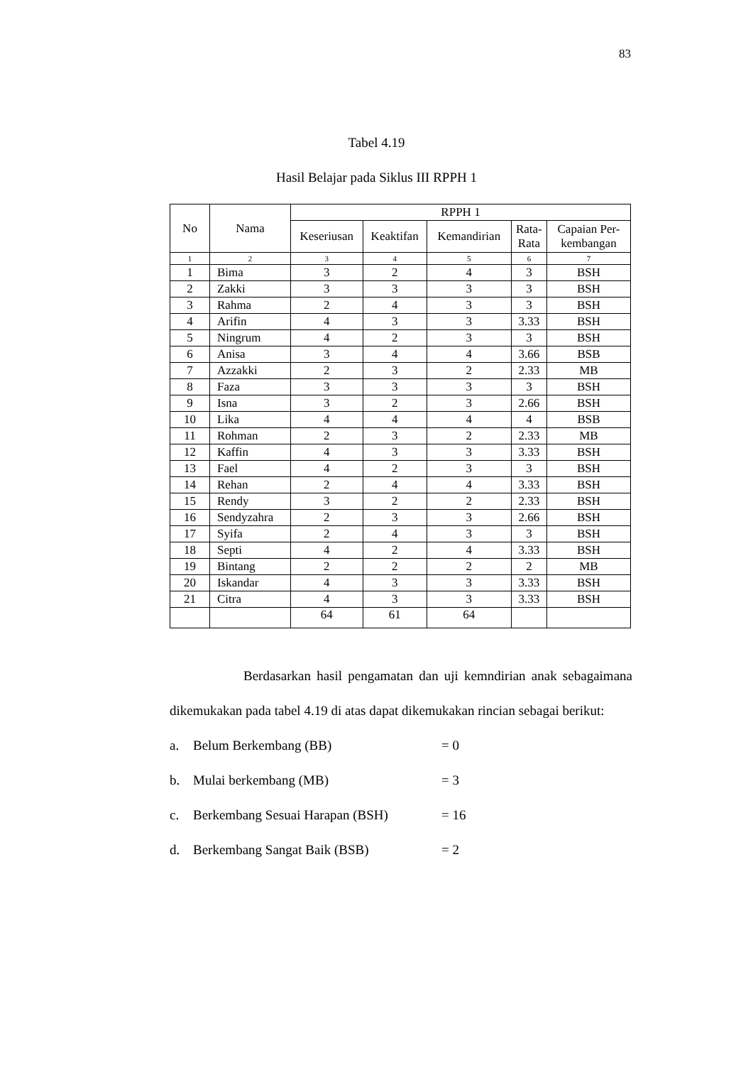83
Tabel 4.19
Hasil Belajar pada Siklus III RPPH 1
| No | Nama | RPPH 1 | | | | |
| --- | --- | --- | --- | --- | --- | --- |
| | | Keseriusan | Keaktifan | Kemandirian | Rata- Rata | Capaian Per- kembangan |
| 1 | 2 | 3 | 4 | 5 | 6 | 7 |
| 1 | Bima | 3 | 2 | 4 | 3 | BSH |
| 2 | Zakki | 3 | 3 | 3 | 3 | BSH |
| 3 | Rahma | 2 | 4 | 3 | 3 | BSH |
| 4 | Arifin | 4 | 3 | 3 | 3.33 | BSH |
| 5 | Ningrum | 4 | 2 | 3 | 3 | BSH |
| 6 | Anisa | 3 | 4 | 4 | 3.66 | BSB |
| 7 | Azzakki | 2 | 3 | 2 | 2.33 | MB |
| 8 | Faza | 3 | 3 | 3 | 3 | BSH |
| 9 | Isna | 3 | 2 | 3 | 2.66 | BSH |
| 10 | Lika | 4 | 4 | 4 | 4 | BSB |
| 11 | Rohman | 2 | 3 | 2 | 2.33 | MB |
| 12 | Kaffin | 4 | 3 | 3 | 3.33 | BSH |
| 13 | Fael | 4 | 2 | 3 | 3 | BSH |
| 14 | Rehan | 2 | 4 | 4 | 3.33 | BSH |
| 15 | Rendy | 3 | 2 | 2 | 2.33 | BSH |
| 16 | Sendyzahra | 2 | 3 | 3 | 2.66 | BSH |
| 17 | Syifa | 2 | 4 | 3 | 3 | BSH |
| 18 | Septi | 4 | 2 | 4 | 3.33 | BSH |
| 19 | Bintang | 2 | 2 | 2 | 2 | MB |
| 20 | Iskandar | 4 | 3 | 3 | 3.33 | BSH |
| 21 | Citra | 4 | 3 | 3 | 3.33 | BSH |
| | | 64 | 61 | 64 | | |
Berdasarkan hasil pengamatan dan uji kemndirian anak sebagaimana dikemukakan pada tabel 4.19 di atas dapat dikemukakan rincian sebagai berikut:
a. Belum Berkembang (BB) = 0
b. Mulai berkembang (MB) = 3
c. Berkembang Sesuai Harapan (BSH) = 16
d. Berkembang Sangat Baik (BSB) = 2